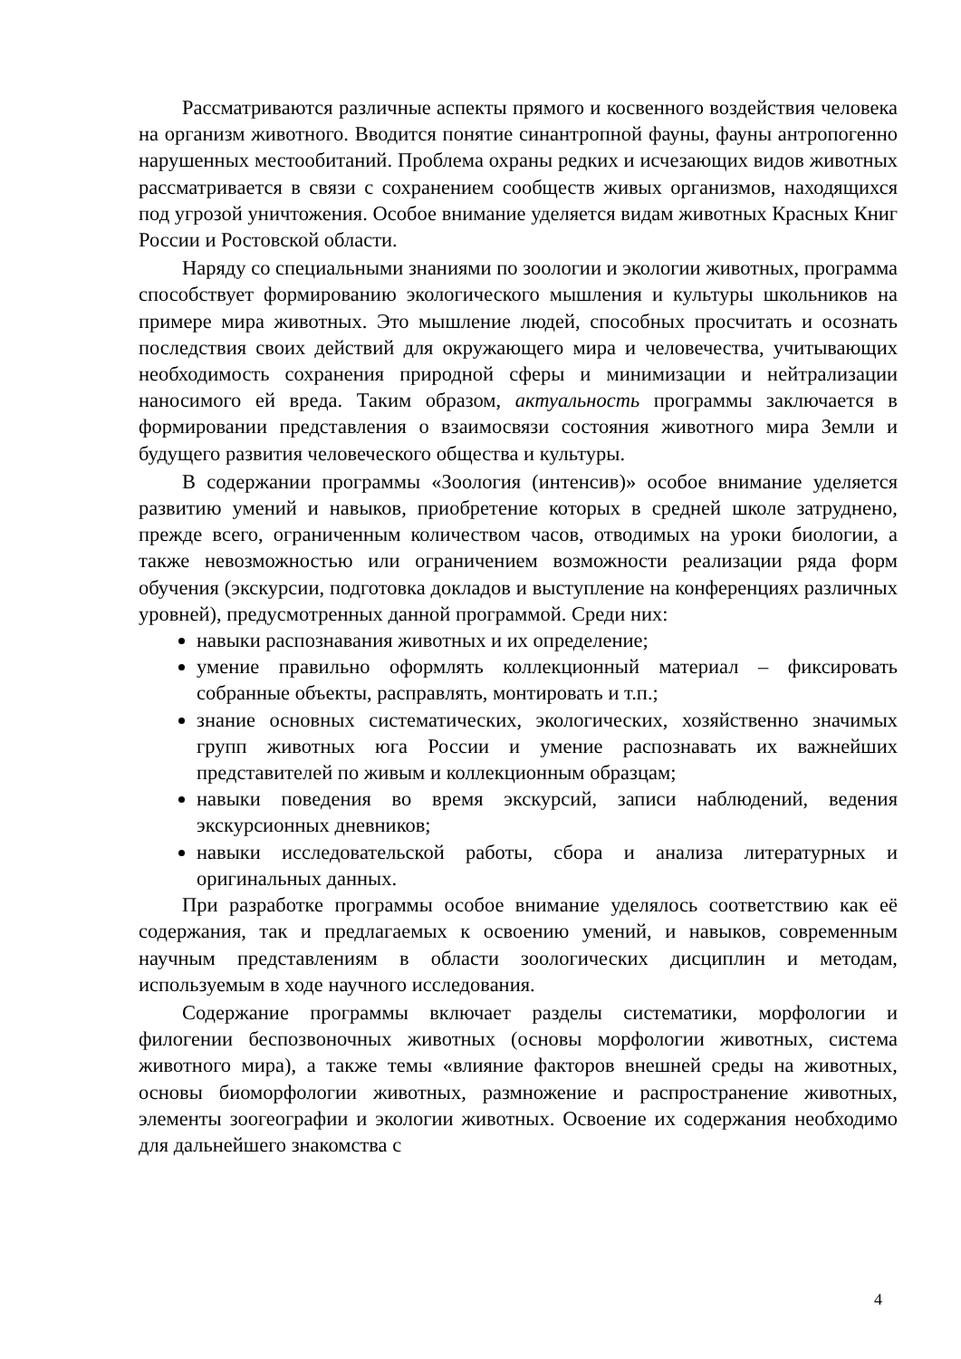Рассматриваются различные аспекты прямого и косвенного воздействия человека на организм животного. Вводится понятие синантропной фауны, фауны антропогенно нарушенных местообитаний. Проблема охраны редких и исчезающих видов животных рассматривается в связи с сохранением сообществ живых организмов, находящихся под угрозой уничтожения. Особое внимание уделяется видам животных Красных Книг России и Ростовской области.
Наряду со специальными знаниями по зоологии и экологии животных, программа способствует формированию экологического мышления и культуры школьников на примере мира животных. Это мышление людей, способных просчитать и осознать последствия своих действий для окружающего мира и человечества, учитывающих необходимость сохранения природной сферы и минимизации и нейтрализации наносимого ей вреда. Таким образом, актуальность программы заключается в формировании представления о взаимосвязи состояния животного мира Земли и будущего развития человеческого общества и культуры.
В содержании программы «Зоология (интенсив)» особое внимание уделяется развитию умений и навыков, приобретение которых в средней школе затруднено, прежде всего, ограниченным количеством часов, отводимых на уроки биологии, а также невозможностью или ограничением возможности реализации ряда форм обучения (экскурсии, подготовка докладов и выступление на конференциях различных уровней), предусмотренных данной программой. Среди них:
навыки распознавания животных и их определение;
умение правильно оформлять коллекционный материал – фиксировать собранные объекты, расправлять, монтировать и т.п.;
знание основных систематических, экологических, хозяйственно значимых групп животных юга России и умение распознавать их важнейших представителей по живым и коллекционным образцам;
навыки поведения во время экскурсий, записи наблюдений, ведения экскурсионных дневников;
навыки исследовательской работы, сбора и анализа литературных и оригинальных данных.
При разработке программы особое внимание уделялось соответствию как её содержания, так и предлагаемых к освоению умений, и навыков, современным научным представлениям в области зоологических дисциплин и методам, используемым в ходе научного исследования.
Содержание программы включает разделы систематики, морфологии и филогении беспозвоночных животных (основы морфологии животных, система животного мира), а также темы «влияние факторов внешней среды на животных, основы биоморфологии животных, размножение и распространение животных, элементы зоогеографии и экологии животных. Освоение их содержания необходимо для дальнейшего знакомства с
4